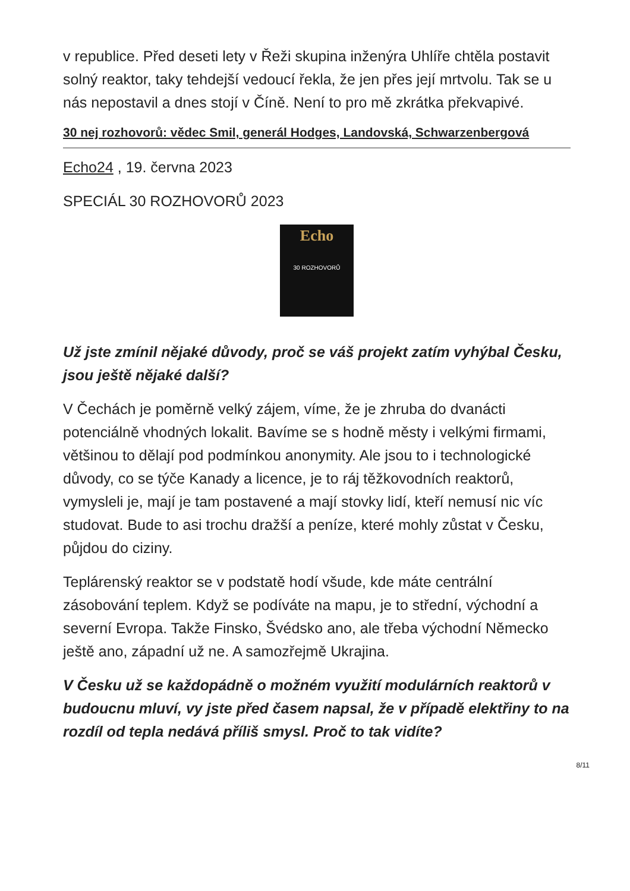v republice. Před deseti lety v Řeži skupina inženýra Uhlíře chtěla postavit solný reaktor, taky tehdejší vedoucí řekla, že jen přes její mrtvolu. Tak se u nás nepostavil a dnes stojí v Číně. Není to pro mě zkrátka překvapivé.
30 nej rozhovorů: vědec Smil, generál Hodges, Landovská, Schwarzenbergová
Echo24 , 19. června 2023
SPECIÁL 30 ROZHOVORŮ 2023
Echo
30 ROZHOVORŮ
Už jste zmínil nějaké důvody, proč se váš projekt zatím vyhýbal Česku, jsou ještě nějaké další?
V Čechách je poměrně velký zájem, víme, že je zhruba do dvanácti potenciálně vhodných lokalit. Bavíme se s hodně městy i velkými firmami, většinou to dělají pod podmínkou anonymity. Ale jsou to i technologické důvody, co se týče Kanady a licence, je to ráj těžkovodních reaktorů, vymysleli je, mají je tam postavené a mají stovky lidí, kteří nemusí nic víc studovat. Bude to asi trochu dražší a peníze, které mohly zůstat v Česku, půjdou do ciziny.
Teplárenský reaktor se v podstatě hodí všude, kde máte centrální zásobování teplem. Když se podíváte na mapu, je to střední, východní a severní Evropa. Takže Finsko, Švédsko ano, ale třeba východní Německo ještě ano, západní už ne. A samozřejmě Ukrajina.
V Česku už se každopádně o možném využití modulárních reaktorů v budoucnu mluví, vy jste před časem napsal, že v případě elektřiny to na rozdíl od tepla nedává příliš smysl. Proč to tak vidíte?
8/11